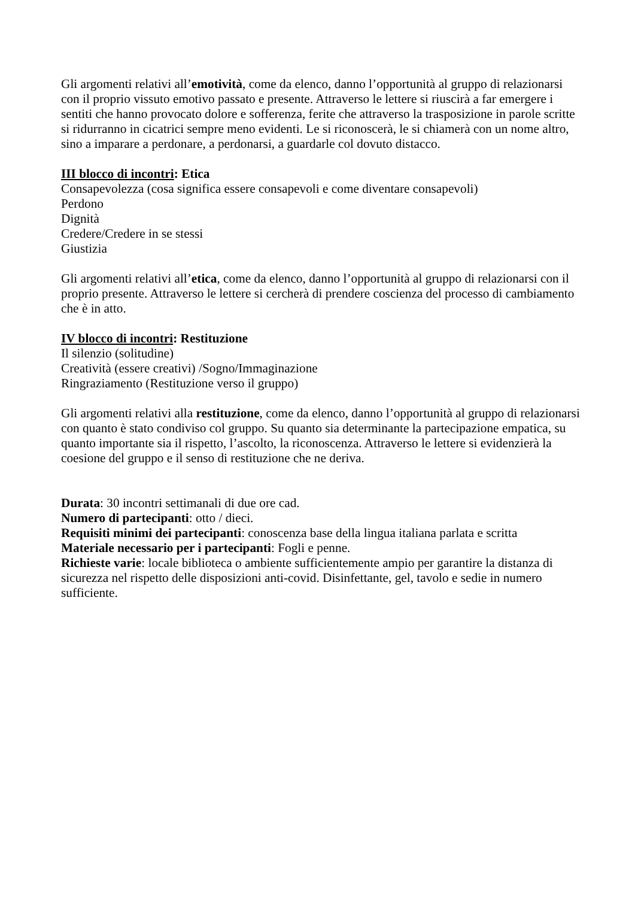Gli argomenti relativi all’emotività, come da elenco, danno l’opportunità al gruppo di relazionarsi con il proprio vissuto emotivo passato e presente. Attraverso le lettere si riuscirà a far emergere i sentiti che hanno provocato dolore e sofferenza, ferite che attraverso la trasposizione in parole scritte si ridurranno in cicatrici sempre meno evidenti. Le si riconoscerà, le si chiamerà con un nome altro, sino a imparare a perdonare, a perdonarsi, a guardarle col dovuto distacco.
III blocco di incontri: Etica
Consapevolezza (cosa significa essere consapevoli e come diventare consapevoli)
Perdono
Dignità
Credere/Credere in se stessi
Giustizia
Gli argomenti relativi all’etica, come da elenco, danno l’opportunità al gruppo di relazionarsi con il proprio presente. Attraverso le lettere si cercherà di prendere coscienza del processo di cambiamento che è in atto.
IV blocco di incontri: Restituzione
Il silenzio (solitudine)
Creatività (essere creativi) /Sogno/Immaginazione
Ringraziamento (Restituzione verso il gruppo)
Gli argomenti relativi alla restituzione, come da elenco, danno l’opportunità al gruppo di relazionarsi con quanto è stato condiviso col gruppo. Su quanto sia determinante la partecipazione empatica, su quanto importante sia il rispetto, l’ascolto, la riconoscenza. Attraverso le lettere si evidenzierà la coesione del gruppo e il senso di restituzione che ne deriva.
Durata: 30 incontri settimanali di due ore cad.
Numero di partecipanti: otto / dieci.
Requisiti minimi dei partecipanti: conoscenza base della lingua italiana parlata e scritta
Materiale necessario per i partecipanti: Fogli e penne.
Richieste varie: locale biblioteca o ambiente sufficientemente ampio per garantire la distanza di sicurezza nel rispetto delle disposizioni anti-covid. Disinfettante, gel, tavolo e sedie in numero sufficiente.